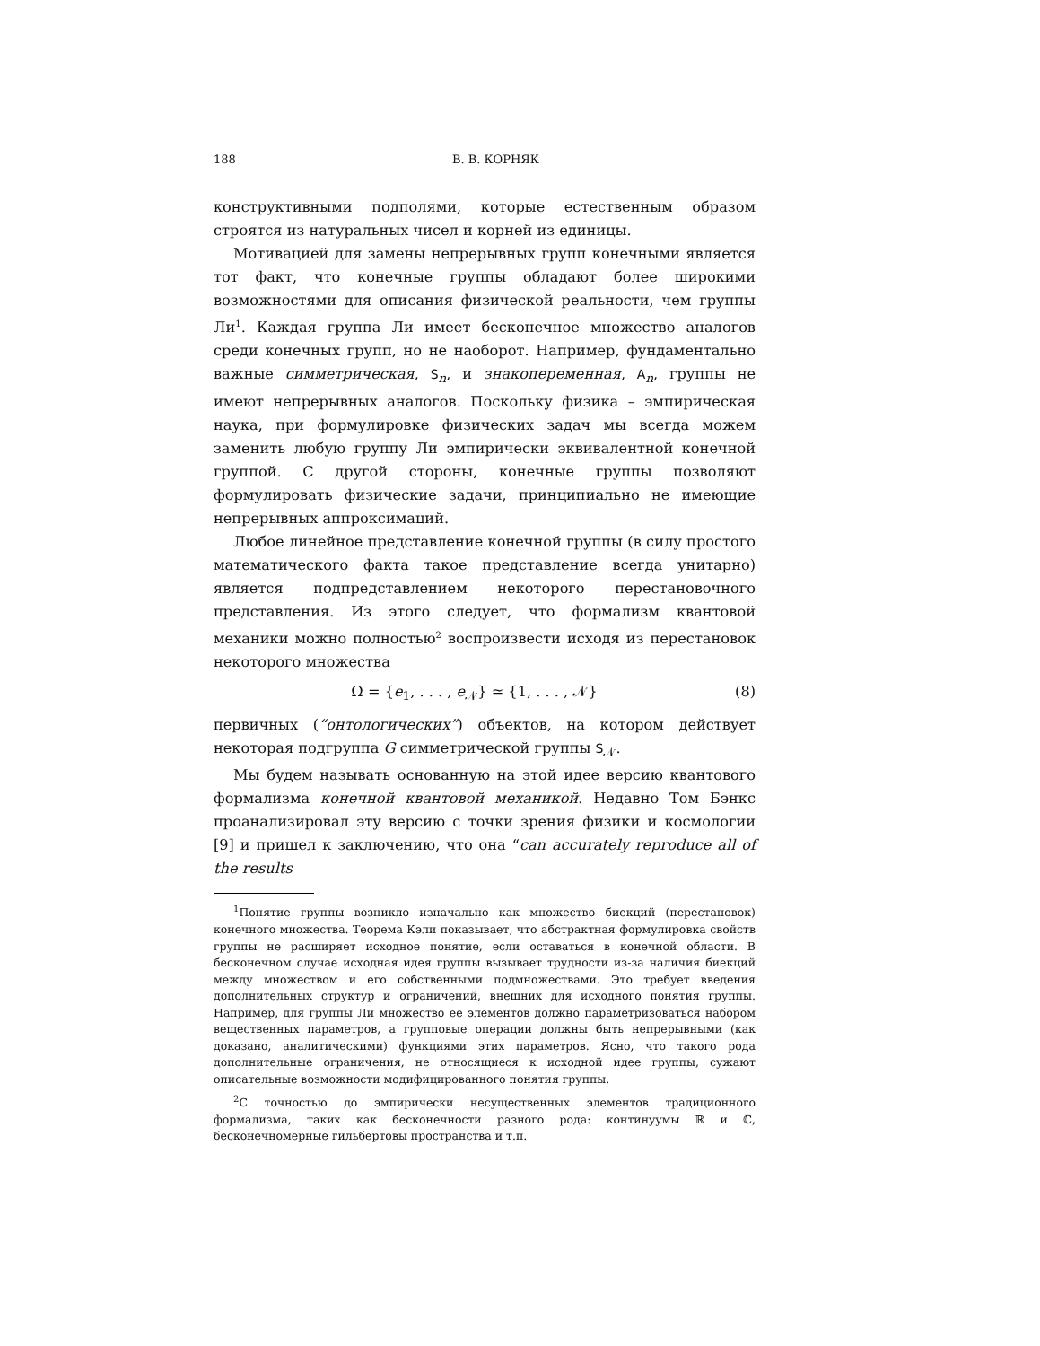188 В. В. КОРНЯК
конструктивными подполями, которые естественным образом строятся из натуральных чисел и корней из единицы.
Мотивацией для замены непрерывных групп конечными является тот факт, что конечные группы обладают более широкими возможностями для описания физической реальности, чем группы Ли<sup>1</sup>. Каждая группа Ли имеет бесконечное множество аналогов среди конечных групп, но не наоборот. Например, фундаментально важные симметрическая, S<sub>n</sub>, и знакопеременная, A<sub>n</sub>, группы не имеют непрерывных аналогов. Поскольку физика – эмпирическая наука, при формулировке физических задач мы всегда можем заменить любую группу Ли эмпирически эквивалентной конечной группой. С другой стороны, конечные группы позволяют формулировать физические задачи, принципиально не имеющие непрерывных аппроксимаций.
Любое линейное представление конечной группы (в силу простого математического факта такое представление всегда унитарно) является подпредставлением некоторого перестановочного представления. Из этого следует, что формализм квантовой механики можно полностью<sup>2</sup> воспроизвести исходя из перестановок некоторого множества
Ω = {e<sub>1</sub>, . . . , e<sub>𝒩</sub>} ≃ {1, . . . , 𝒩} (8)
первичных (“онтологических”) объектов, на котором действует некоторая подгруппа G симметрической группы S<sub>𝒩</sub>.
Мы будем называть основанную на этой идее версию квантового формализма конечной квантовой механикой. Недавно Том Бэнкс проанализировал эту версию с точки зрения физики и космологии [9] и пришел к заключению, что она “can accurately reproduce all of the results
<sup>1</sup> Понятие группы возникло изначально как множество биекций (перестановок) конечного множества. Теорема Кэли показывает, что абстрактная формулировка свойств группы не расширяет исходное понятие, если оставаться в конечной области. В бесконечном случае исходная идея группы вызывает трудности из-за наличия биекций между множеством и его собственными подмножествами. Это требует введения дополнительных структур и ограничений, внешних для исходного понятия группы. Например, для группы Ли множество ее элементов должно параметризоваться набором вещественных параметров, а групповые операции должны быть непрерывными (как доказано, аналитическими) функциями этих параметров. Ясно, что такого рода дополнительные ограничения, не относящиеся к исходной идее группы, сужают описательные возможности модифицированного понятия группы.
<sup>2</sup> С точностью до эмпирически несущественных элементов традиционного формализма, таких как бесконечности разного рода: континуумы ℝ и ℂ, бесконечномерные гильбертовы пространства и т.п.